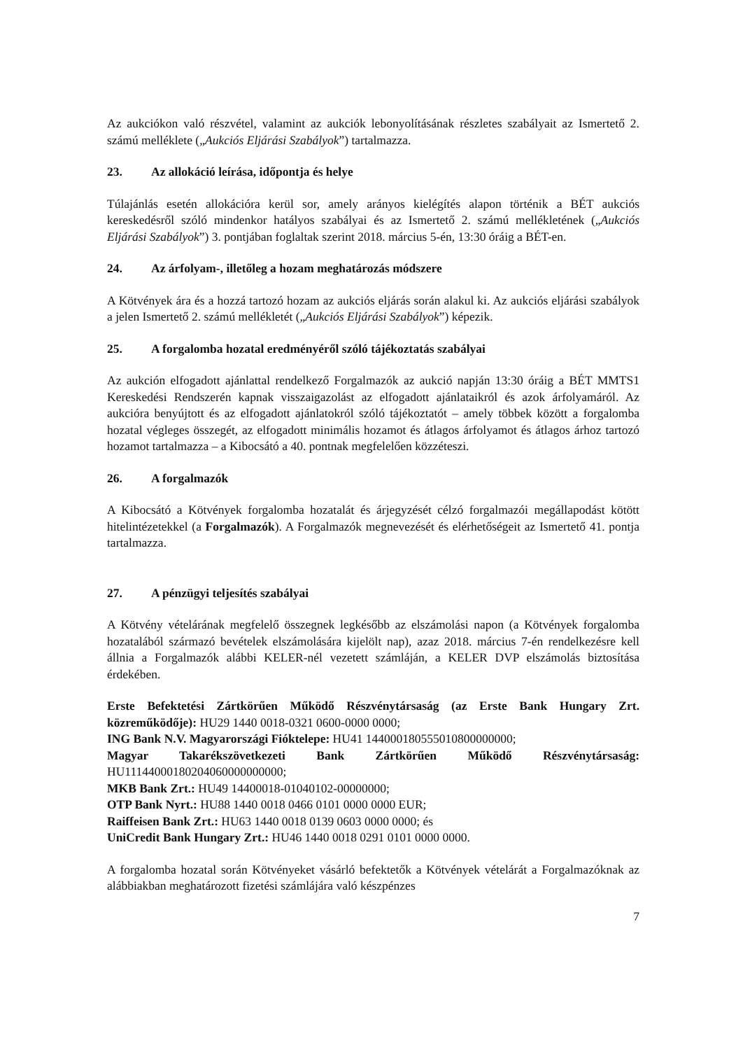Az aukciókon való részvétel, valamint az aukciók lebonyolításának részletes szabályait az Ismertető 2. számú melléklete („Aukciós Eljárási Szabályok”) tartalmazza.
23. Az allokáció leírása, időpontja és helye
Túlajánlás esetén allokációra kerül sor, amely arányos kielégítés alapon történik a BÉT aukciós kereskedésről szóló mindenkor hatályos szabályai és az Ismertető 2. számú mellékletének („Aukciós Eljárási Szabályok”) 3. pontjában foglaltak szerint 2018. március 5-én, 13:30 óráig a BÉT-en.
24. Az árfolyam-, illetőleg a hozam meghatározás módszere
A Kötvények ára és a hozzá tartozó hozam az aukciós eljárás során alakul ki. Az aukciós eljárási szabályok a jelen Ismertető 2. számú mellékletét („Aukciós Eljárási Szabályok”) képezik.
25. A forgalomba hozatal eredményéről szóló tájékoztatás szabályai
Az aukción elfogadott ajánlattal rendelkező Forgalmazók az aukció napján 13:30 óráig a BÉT MMTS1 Kereskedési Rendszerén kapnak visszaigazolást az elfogadott ajánlataikról és azok árfolyamáról. Az aukcióra benyújtott és az elfogadott ajánlatokról szóló tájékoztatót – amely többek között a forgalomba hozatal végleges összegét, az elfogadott minimális hozamot és átlagos árfolyamot és átlagos árhoz tartozó hozamot tartalmazza – a Kibocsátó a 40. pontnak megfelelően közzéteszi.
26. A forgalmazók
A Kibocsátó a Kötvények forgalomba hozatalát és árjegyzését célzó forgalmazói megállapodást kötött hitelintézetekkel (a Forgalmazók). A Forgalmazók megnevezését és elérhetőségeit az Ismertető 41. pontja tartalmazza.
27. A pénzügyi teljesítés szabályai
A Kötvény vételárának megfelelő összegnek legkésőbb az elszámolási napon (a Kötvények forgalomba hozatalából származó bevételek elszámolására kijelölt nap), azaz 2018. március 7-én rendelkezésre kell állnia a Forgalmazók alábbi KELER-nél vezetett számláján, a KELER DVP elszámolás biztosítása érdekében.
Erste Befektetési Zártkörűen Működő Részvénytársaság (az Erste Bank Hungary Zrt. közreműködője): HU29 1440 0018-0321 0600-0000 0000;
ING Bank N.V. Magyarországi Fióktelepe: HU41 144000180555010800000000;
Magyar Takarékszövetkezeti Bank Zártkörűen Működő Részvénytársaság: HU11144000180204060000000000;
MKB Bank Zrt.: HU49 14400018-01040102-00000000;
OTP Bank Nyrt.: HU88 1440 0018 0466 0101 0000 0000 EUR;
Raiffeisen Bank Zrt.: HU63 1440 0018 0139 0603 0000 0000; és
UniCredit Bank Hungary Zrt.: HU46 1440 0018 0291 0101 0000 0000.
A forgalomba hozatal során Kötvényeket vásárló befektetők a Kötvények vételárát a Forgalmazóknak az alábbiakban meghatározott fizetési számlájára való készpénzes
7